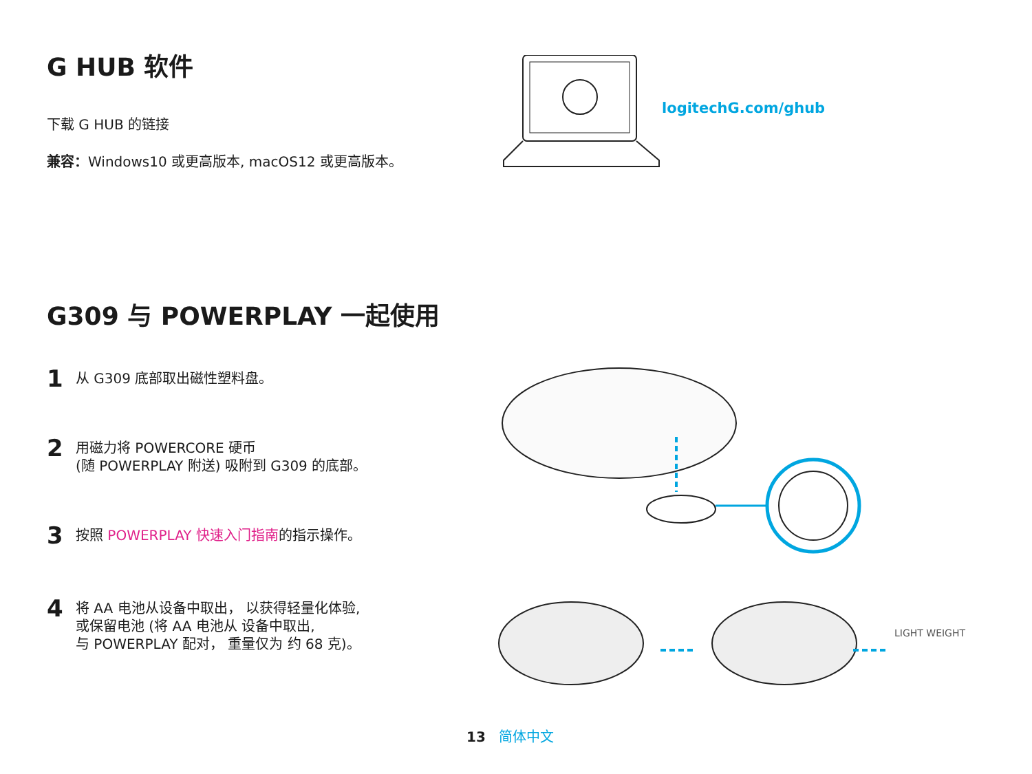G HUB 软件
下载 G HUB 的链接
兼容：Windows10 或更高版本, macOS12 或更高版本。
logitechG.com/ghub
G309 与 POWERPLAY 一起使用
1 从 G309 底部取出磁性塑料盘。
2 用磁力将 POWERCORE 硬币
(随 POWERPLAY 附送) 吸附到 G309 的底部。
3 按照 POWERPLAY 快速入门指南的指示操作。
4 将 AA 电池从设备中取出， 以获得轻量化体验,
或保留电池 (将 AA 电池从 设备中取出,
与 POWERPLAY 配对， 重量仅为 约 68 克)。
LIGHT WEIGHT
13 简体中文